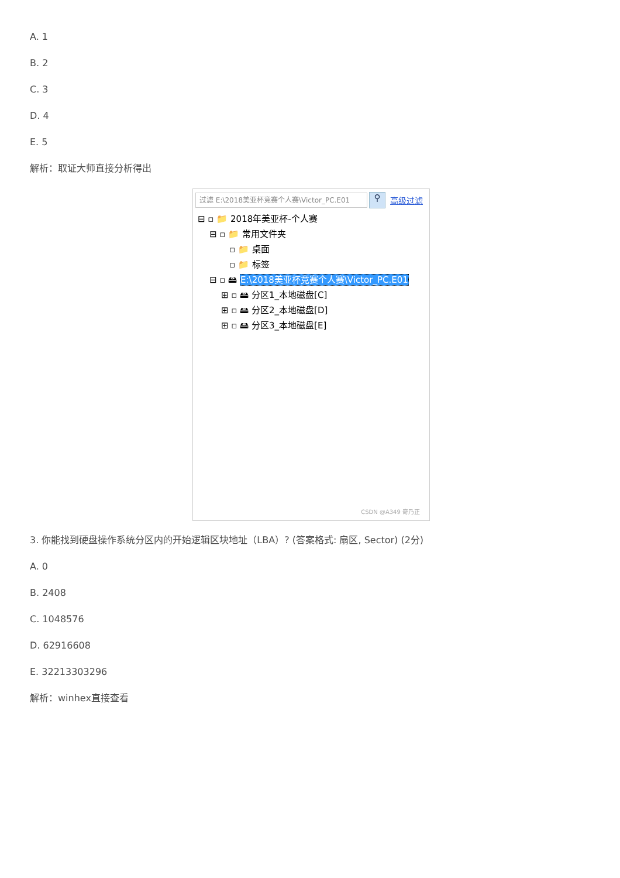A. 1
B. 2
C. 3
D. 4
E. 5
解析：取证大师直接分析得出
过滤 E:\2018美亚杯竞赛个人赛\Victor_PC.E01
⚲
高级过滤
⊟ ▫ 📁 2018年美亚杯-个人赛
⊟ ▫ 📁 常用文件夹
▫ 📁 桌面
▫ 📁 标签
⊟ ▫ 🖴 E:\2018美亚杯竞赛个人赛\Victor_PC.E01
⊞ ▫ 🖴 分区1_本地磁盘[C]
⊞ ▫ 🖴 分区2_本地磁盘[D]
⊞ ▫ 🖴 分区3_本地磁盘[E]
CSDN @A349 奇乃正
3. 你能找到硬盘操作系统分区内的开始逻辑区块地址（LBA）? (答案格式: 扇区, Sector) (2分)
A. 0
B. 2408
C. 1048576
D. 62916608
E. 32213303296
解析：winhex直接查看